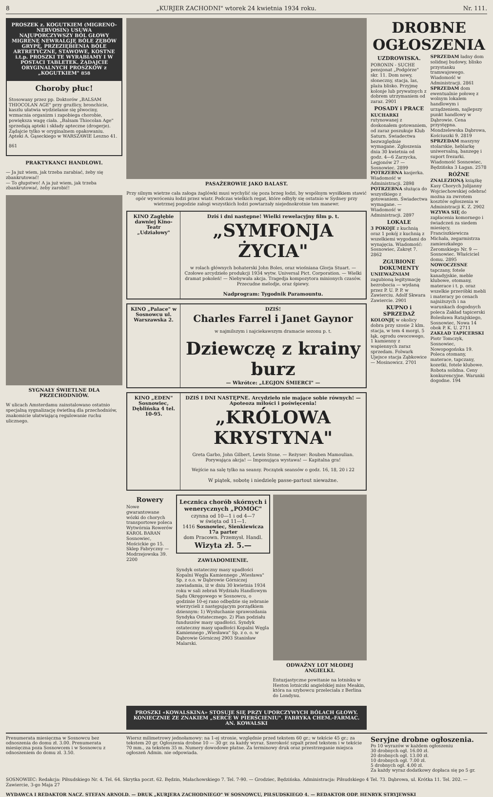8 „KURJER ZACHODNI" wtorek 24 kwietnia 1934 roku. Nr. 111.
PROSZEK z. KOGUTKIEM (MIGRENO-NERVOSIN) USUWA NAJUPORCZYWSZY BÓL GŁOWY MIGRENĘ NEWRALGJĘ BÓLE ZĘBÓW GRYPĘ, PRZEZIĘBIENIA BÓLE ARTRETYCZNE, STAWOWE, KOSTNE i.t.p. PROSZKI TE WYRABIAMY I W POSTACI TABLETEK. ŻĄDAJCIE ORYGINALNYCH PROSZKÓW z „KOGUTKIEM" 858
Choroby płuc!
Stosowany przez pp. Doktorów „BALSAM THIOCOLAN AGE" przy gruźlicy, bronchicie, kaszlu ułatwia wydzielanie się plwociny, wzmacnia organizm i zapobiega chorobie, powiększa wagę ciała. „Balsam Thiocolan Age" sprzedają apteki i składy apteczne (drogerje). Żądajcie tylko w oryginalnem opakowaniu. Apteki A. Gąseckiego w WARSZAWIE Leszno 41.
861
PRAKTYKANCI HANDLOWI.
— Ja już wiem, jak trzeba zarabiać, żeby się zbankrutować!
— To głupstwo! A ja już wiem, jak trzeba zbankrutować, żeby zarobić!
SYGNAŁY ŚWIETLNE DLA PRZECHODNIÓW.
W ulicach Amsterdamu zainstalowano ostatnio specjalną sygnalizację świetlną dla przechodniów, znakomicie ułatwiającą regulowanie ruchu ulicznego.
PASAŻEROWIE JAKO BALAST.
Przy silnym wietrze cała załoga żaglówki musi wychylić się poza brzeg łodzi, by wspólnym wysiłkiem stawić opór wywróceniu łodzi przez wiatr. Podczas wielkich regat, które odbyły się ostatnio w Sydney przy wietrznej pogodzie załogi wszystkich łodzi powtarzały niejednokrotnie ten manewr.
KINO Zagłębie dawniej Kino-Teatr „Udziałowy"
Dziś i dni następne! Wielki rewelacyjny film p. t.
„SYMFONJA ŻYCIA"
w rolach głównych bohaterski John Boles, oraz wiośniana Glorja Stuart. — Czołowe arcydzieło produkcji 1934 wytw. Universal Pict. Corporation. — Wielki dramat pokoleń! — Niebywała akcja. Tragedja kompozytora minionych czasów. Przecudne melodje, oraz śpiewy.
Nadprogram: Tygodnik Paramountu.
KINO „Palace" w Sosnowcu ul. Warszawska 2.
DZIŚ!
Charles Farrel i Janet Gaynor
w najmilszym i najciekawszym dramacie sezonu p. t.
Dziewczę z krainy burz
— Wkrótce: „LEGJON ŚMIERCI" —
KINO „EDEN" Sosnowiec, Dęblińska 4 tel. 10-95.
DZIŚ I DNI NASTĘPNE. Arcydzieło nie mające sobie równych! — Apoteoza miłości i poświęcenia!
„KRÓLOWA KRYSTYNA"
Greta Garbo, John Gilbert, Lewis Stone. — Reżyser: Rouben Mamoulian. Porywająca akcja! — Imponująca wystawa! — Kapitalna gra!
Wejście na salę tylko na seansy. Początek seansów o godz. 16, 18, 20 i 22
W piątek, sobotę i niedzielę passe-partout nieważne.
Rowery
Nowe gwarantowane wózki do chorych transportowe poleca Wytwórnia Rowerów KAROL BARAN Sosnowiec, Mościckie go 15. Sklep Fabryczny — Modrzejowska 39. 2200
Lecznica chorób skórnych i wenerycznych „POMOC"
czynna od 10—1 i od 4—7
w święta od 11—1.
1416 Sosnowiec, Sienkiewicza 17a parter
dom Pracown. Przemysł. Handl.
Wizyta zł. 5.—
ZAWIADOMIENIE.
Syndyk ostateczny masy upadłości Kopalni Węgla Kamiennego „Wiesława" Sp. z o.o. w Dąbrowie Górniczej zawiadamia, iż w dniu 30 kwietnia 1934 roku w sali zebrań Wydziału Handlowym Sądu Okręgowego w Sosnowcu, o godzinie 10-ej rano odbędzie się zebranie wierzycieli z następującym porządkiem dziennym: 1) Wysłuchanie sprawozdania Syndyka Ostatecznego. 2) Plan podziału funduszów masy upadłości. Syndyk ostateczny masy upadłości Kopalni Węgla Kamiennego „Wiesława" Sp. z o. o. w Dąbrowie Górniczej 2903 Stanisław Malarski.
ODWAŻNY LOT MŁODEJ ANGIELKI.
Entuzjastyczne powitanie na lotnisku w Heston lotniczki angielskiej miss Meakin, która na szybowcu przeleciała z Berlina do Londynu.
PROSZKI «KOWALSKINA» STOSUJE SIĘ PRZY UPORCZYWYCH BÓLACH GŁOWY. KONIECZNIE ZE ZNAKIEM „SERCE W PIERŚCIENIU". FABRYKA CHEM.-FARMAC. AN. KOWALSKI
DROBNE OGŁOSZENIA
UZDROWISKA.
PORONIN - SUCHE pensjonat „Podgórze" skr. 11. Dom nowy, słoneczny, stacja, las, plaża blisko. Przyjmę kolonje lub prywatnych z dobrem utrzymaniem od zaraz. 2901
POSADY i PRACE
KUCHARKI rutynowanej z doskonałem gotowaniem, od zaraz poszukuje Klub Saturn. Świadectwa bezwzględnie wymagane. Zgłoszenia dnia 30 kwietnia od godz. 4—6 Zarzycka, Legjonów 27 — Sosnowiec. 2899
POTRZEBNA kasjerka. Wiadomość w Administracji. 2898
POTRZEBNA służąca do wszystkiego z gotowaniem. Świadectwa wymagane. — Wiadomość w Administracji. 2897
LOKALE
3 POKOJE z kuchnią oraz 1 pokój z kuchnią z wszelkiemi wygodami do wynajęcia. Wiadomość: Sosnowiec, Zakręt 7. 2862
ZGUBIONE DOKUMENTY
UNIEWAŻNIAM zagubioną legitymację bezrobocia — wydaną przez P. U. P. P. w Zawierciu. Adolf Skwara Zawiercie. 2901
KUPNO i SPRZEDAŻ
KOLONJĘ w okolicy dobra przy szosie 2 klm. stacja, w tem 4 morgi, 5 łąk, ogrodu owocowego, 1 kamienny z wapiennych zaraz sprzedam. Folwark Ujejsce stacja Ząbkowice — Mosinowicz. 2701
SPRZEDAM ładny dom solidnej budowy, blisko przystanku tramwajowego. Wiadomość w Administracji. 2861
SPRZEDAM dom ewentualnie połowę z wolnym lokalem handlowym i urządzeniem, najlepszy punkt handlowy w Dąbrowie. Cena przystępna. Mondzelewska Dąbrowa, Kościuszki 9. 2819
SPRZEDAM maszyny stolarskie, heblarkę uniwersalną, banzegę i suport frezarki. Wiadomość Sosnowiec, Będzińska 3 Łagan. 2578
RÓŻNE
ZNALEZIONĄ książkę Kasy Chorych Julijanny Wojciechowskiej odebrać można za zwrotem kosztów ogłoszenia w Administracji K. Z. 2902
WZYWA SIĘ do zapłacenia komornego i świadczeń za siedem miesięcy, Franciszkiewicza Michała, zegarmistrza zamieszkałego Żeromskiego Nr. 9 — Sosnowiec. Właściciel domu. 2895
NOWOCZESNE tapczany, fotele kanadyjskie, meble klubowe, otomany, materace i t. p. oraz wszelkie przeróbki mebli i materacy po cenach najniższych i na warunkach dogodnych poleca Zakład tapicerski Bolesława Ratajskiego, Sosnowiec, Nowa 14 obok P. K. U. 2711
ZAKŁAD TAPICERSKI Piotr Tomczyk, Sosnowiec, Nowopogońska 19. Poleca otomany, materace, tapczany, kozetki, fotele klubowe. Robota solidna. Ceny konkurencyjne. Warunki dogodne. 194
Prenumerata miesięczna w Sosnowcu bez odnoszenia do domu zł. 3.00. Prenumerata miesięczna poza Sosnowcem i w Sosnowcu z odnoszeniem do domu zł. 3.50.
Wiersz milimetrowy jednołamowy: na 1-ej stronie, względnie przed tekstem 60 gr.; w tekście 45 gr.; za tekstem 20 gr. Ogłoszenia drobne 10 — 30 gr. za każdy wyraz. Szerokość szpalt przed tekstem i w tekście 70 mm., za tekstem 35 m. Numery dowodowe płatne. Za terminowy druk oraz przestrzeganie miejsca ogłoszeń Admin. nie odpowiada.
Seryjne drobne ogłoszenia.
Po 10 wyrazów w każdem ogłoszeniu
30 drobnych ogł. 16.00 zł.
20 drobnych ogł. 13.00 zł.
10 drobnych ogł. 7.00 zł.
5 drobnych ogł. 4.00 zł.
Za każdy wyraz dodatkowy dopłaca się po 5 gr.
SOSNOWIEC: Redakcja: Piłsudskiego Nr. 4. Tel. 64. Skrytka poczt. 62. Będzin, Małachowskiego 7. Tel. 7-90. — Grodziec, Będzińska. Administracja: Piłsudskiego 4 Tel. 73. Dąbrowa, ul. Krótka 11. Tel. 202. — Zawiercie, 3-go Maja 27
WYDAWCA I REDAKTOR NACZ. STEFAN ARNOLD. — DRUK „KURJERA ZACHODNIEGO" W SOSNOWCU, PIŁSUDSKIEGO 4. — REDAKTOR ODP. HENRYK STRYJEWSKI